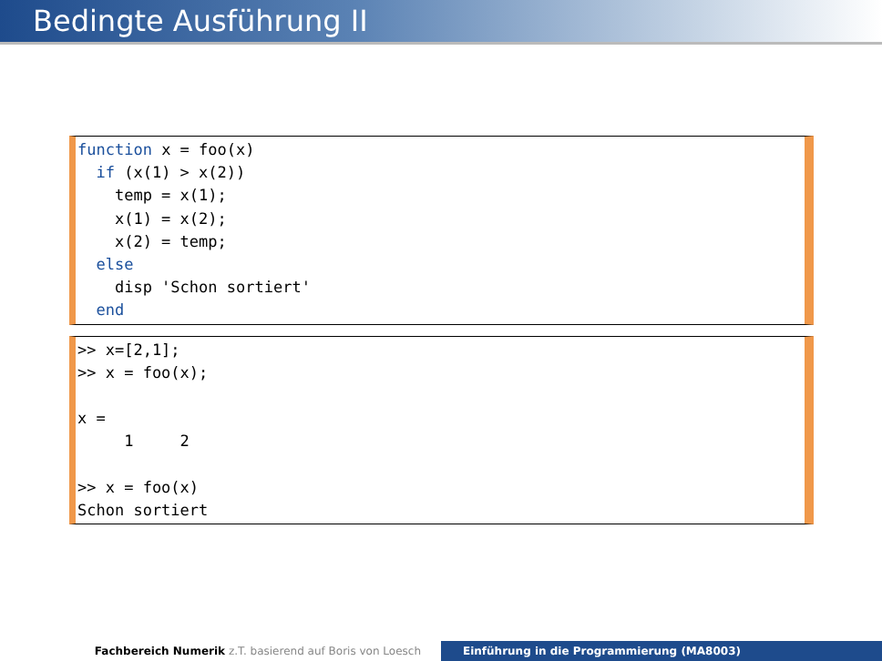Bedingte Ausführung II
function x = foo(x) if (x(1) > x(2)) temp = x(1); x(1) = x(2); x(2) = temp; else disp 'Schon sortiert' end
>> x=[2,1]; >> x = foo(x); x = 1 2 >> x = foo(x) Schon sortiert
Fachbereich Numerik z.T. basierend auf Boris von Loesch Einführung in die Programmierung (MA8003)